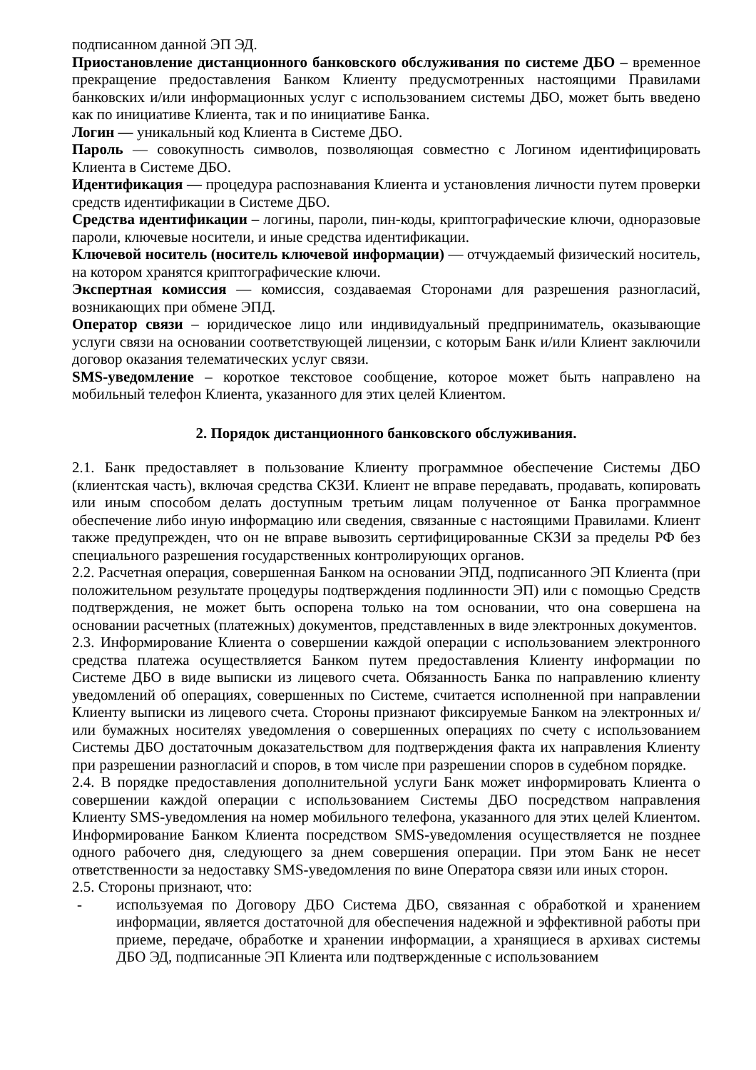подписанном данной ЭП ЭД.
Приостановление дистанционного банковского обслуживания по системе ДБО – временное прекращение предоставления Банком Клиенту предусмотренных настоящими Правилами банковских и/или информационных услуг с использованием системы ДБО, может быть введено как по инициативе Клиента, так и по инициативе Банка.
Логин — уникальный код Клиента в Системе ДБО.
Пароль — совокупность символов, позволяющая совместно с Логином идентифицировать Клиента в Системе ДБО.
Идентификация — процедура распознавания Клиента и установления личности путем проверки средств идентификации в Системе ДБО.
Средства идентификации – логины, пароли, пин-коды, криптографические ключи, одноразовые пароли, ключевые носители, и иные средства идентификации.
Ключевой носитель (носитель ключевой информации) — отчуждаемый физический носитель, на котором хранятся криптографические ключи.
Экспертная комиссия — комиссия, создаваемая Сторонами для разрешения разногласий, возникающих при обмене ЭПД.
Оператор связи – юридическое лицо или индивидуальный предприниматель, оказывающие услуги связи на основании соответствующей лицензии, с которым Банк и/или Клиент заключили договор оказания телематических услуг связи.
SMS-уведомление – короткое текстовое сообщение, которое может быть направлено на мобильный телефон Клиента, указанного для этих целей Клиентом.
2. Порядок дистанционного банковского обслуживания.
2.1. Банк предоставляет в пользование Клиенту программное обеспечение Системы ДБО (клиентская часть), включая средства СКЗИ. Клиент не вправе передавать, продавать, копировать или иным способом делать доступным третьим лицам полученное от Банка программное обеспечение либо иную информацию или сведения, связанные с настоящими Правилами. Клиент также предупрежден, что он не вправе вывозить сертифицированные СКЗИ за пределы РФ без специального разрешения государственных контролирующих органов.
2.2. Расчетная операция, совершенная Банком на основании ЭПД, подписанного ЭП Клиента (при положительном результате процедуры подтверждения подлинности ЭП) или с помощью Средств подтверждения, не может быть оспорена только на том основании, что она совершена на основании расчетных (платежных) документов, представленных в виде электронных документов.
2.3. Информирование Клиента о совершении каждой операции с использованием электронного средства платежа осуществляется Банком путем предоставления Клиенту информации по Системе ДБО в виде выписки из лицевого счета. Обязанность Банка по направлению клиенту уведомлений об операциях, совершенных по Системе, считается исполненной при направлении Клиенту выписки из лицевого счета. Стороны признают фиксируемые Банком на электронных и/или бумажных носителях уведомления о совершенных операциях по счету с использованием Системы ДБО достаточным доказательством для подтверждения факта их направления Клиенту при разрешении разногласий и споров, в том числе при разрешении споров в судебном порядке.
2.4. В порядке предоставления дополнительной услуги Банк может информировать Клиента о совершении каждой операции с использованием Системы ДБО посредством направления Клиенту SMS-уведомления на номер мобильного телефона, указанного для этих целей Клиентом. Информирование Банком Клиента посредством SMS-уведомления осуществляется не позднее одного рабочего дня, следующего за днем совершения операции. При этом Банк не несет ответственности за недоставку SMS-уведомления по вине Оператора связи или иных сторон.
2.5. Стороны признают, что:
- используемая по Договору ДБО Система ДБО, связанная с обработкой и хранением информации, является достаточной для обеспечения надежной и эффективной работы при приеме, передаче, обработке и хранении информации, а хранящиеся в архивах системы ДБО ЭД, подписанные ЭП Клиента или подтвержденные с использованием